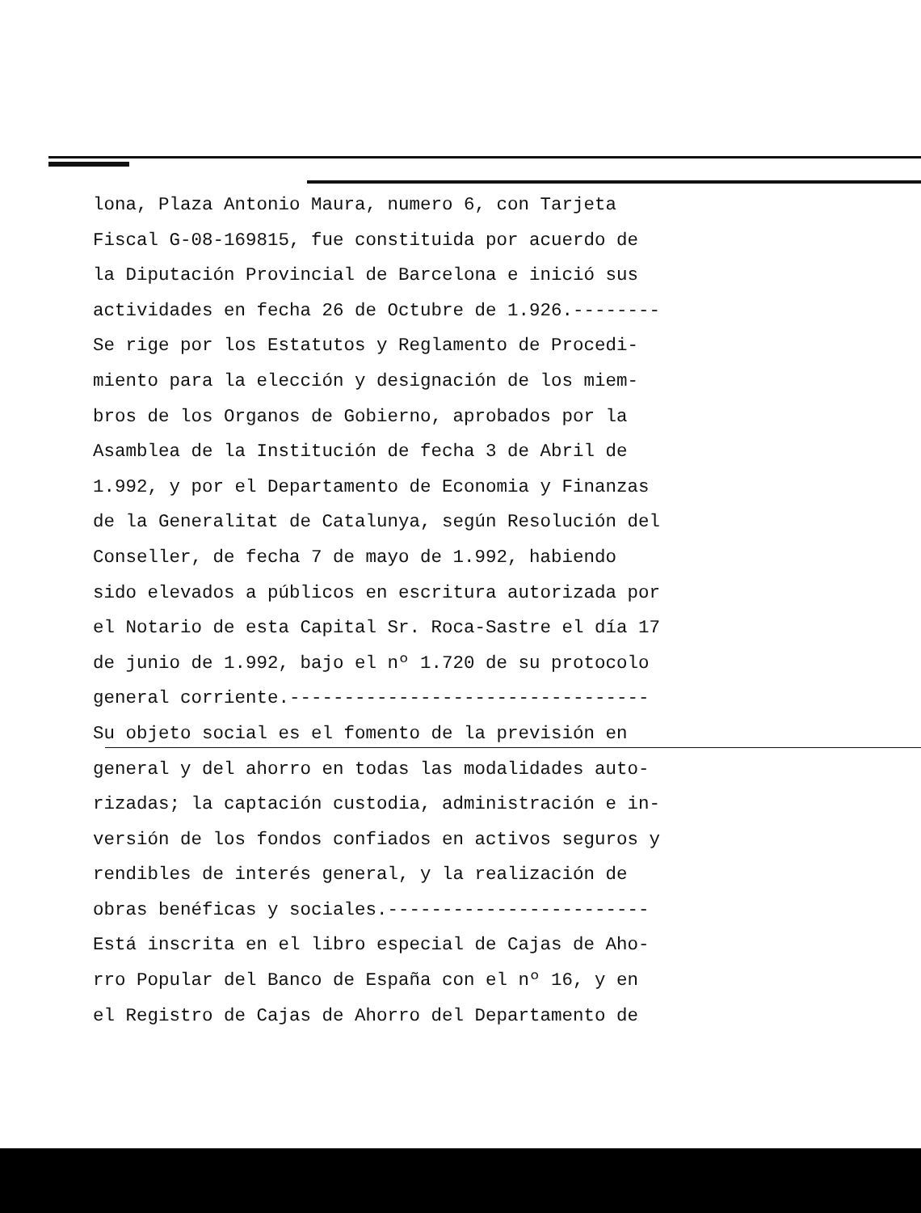lona, Plaza Antonio Maura, numero 6, con Tarjeta
Fiscal G-08-169815, fue constituida por acuerdo de
la Diputación Provincial de Barcelona e inició sus
actividades en fecha 26 de Octubre de 1.926.--------
Se rige por los Estatutos y Reglamento de Procedi-
miento para la elección y designación de los miem-
bros de los Organos de Gobierno, aprobados por la
Asamblea de la Institución de fecha 3 de Abril de
1.992, y por el Departamento de Economia y Finanzas
de la Generalitat de Catalunya, según Resolución del
Conseller, de fecha 7 de mayo de 1.992, habiendo
sido elevados a públicos en escritura autorizada por
el Notario de esta Capital Sr. Roca-Sastre el día 17
de junio de 1.992, bajo el nº 1.720 de su protocolo
general corriente.---------------------------------
Su objeto social es el fomento de la previsión en
general y del ahorro en todas las modalidades auto-
rizadas; la captación custodia, administración e in-
versión de los fondos confiados en activos seguros y
rendibles de interés general, y la realización de
obras benéficas y sociales.------------------------
Está inscrita en el libro especial de Cajas de Aho-
rro Popular del Banco de España con el nº 16, y en
el Registro de Cajas de Ahorro del Departamento de